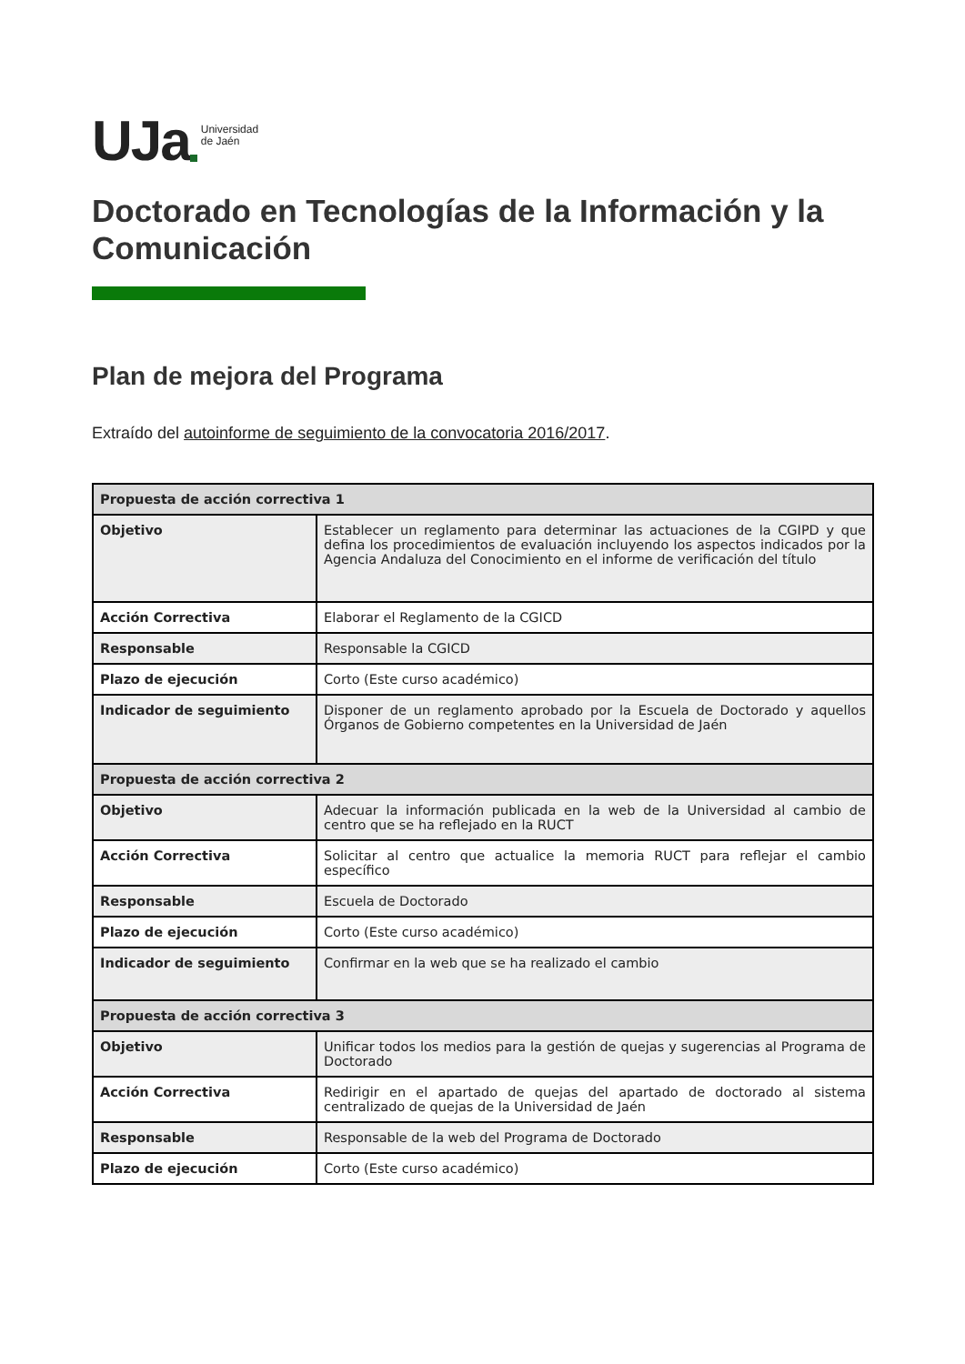UJa Universidad
de Jaén
Doctorado en Tecnologías de la Información y la Comunicación
Plan de mejora del Programa
Extraído del autoinforme de seguimiento de la convocatoria 2016/2017.
| Propuesta de acción correctiva 1 | |
| --- | --- |
| Objetivo | Establecer un reglamento para determinar las actuaciones de la CGIPD y que defina los procedimientos de evaluación incluyendo los aspectos indicados por la Agencia Andaluza del Conocimiento en el informe de verificación del título |
| Acción Correctiva | Elaborar el Reglamento de la CGICD |
| Responsable | Responsable la CGICD |
| Plazo de ejecución | Corto (Este curso académico) |
| Indicador de seguimiento | Disponer de un reglamento aprobado por la Escuela de Doctorado y aquellos Órganos de Gobierno competentes en la Universidad de Jaén |
| Propuesta de acción correctiva 2 | |
| Objetivo | Adecuar la información publicada en la web de la Universidad al cambio de centro que se ha reflejado en la RUCT |
| Acción Correctiva | Solicitar al centro que actualice la memoria RUCT para reflejar el cambio específico |
| Responsable | Escuela de Doctorado |
| Plazo de ejecución | Corto (Este curso académico) |
| Indicador de seguimiento | Confirmar en la web que se ha realizado el cambio |
| Propuesta de acción correctiva 3 | |
| Objetivo | Unificar todos los medios para la gestión de quejas y sugerencias al Programa de Doctorado |
| Acción Correctiva | Redirigir en el apartado de quejas del apartado de doctorado al sistema centralizado de quejas de la Universidad de Jaén |
| Responsable | Responsable de la web del Programa de Doctorado |
| Plazo de ejecución | Corto (Este curso académico) |